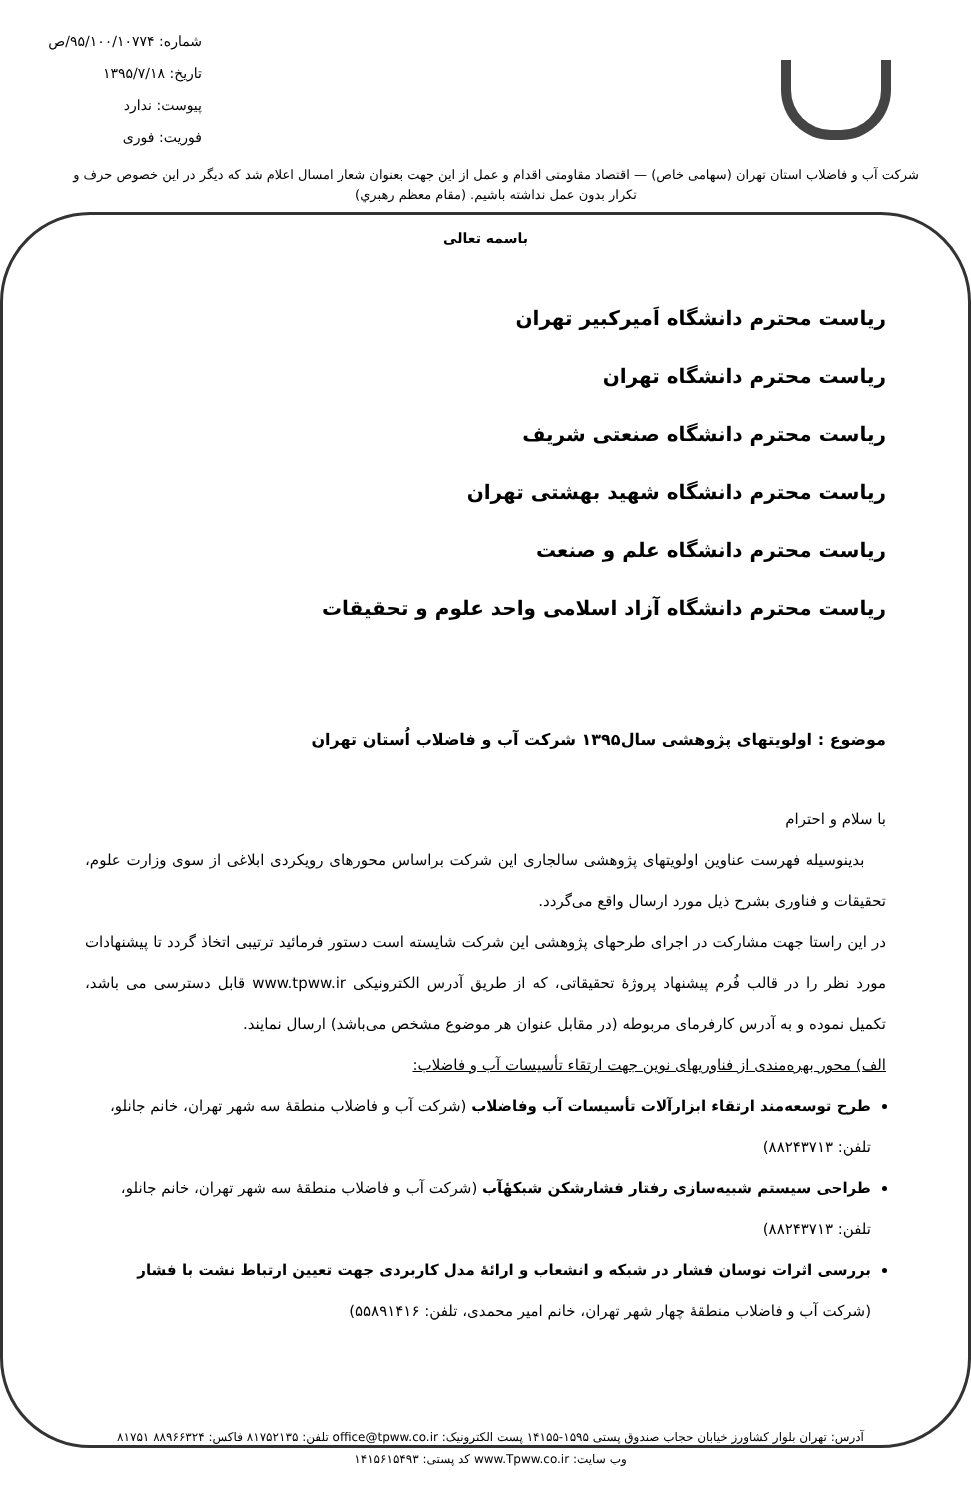شماره: ۹۵/۱۰۰/۱۰۷۷۴/ص
تاریخ: ۱۳۹۵/۷/۱۸
پیوست: ندارد
فوریت: فوری
شرکت آب و فاضلاب استان تهران (سهامی خاص) — اقتصاد مقاومتی اقدام و عمل از این جهت بعنوان شعار امسال اعلام شد که دیگر در این خصوص حرف و تکرار بدون عمل نداشته باشیم. (مقام معظم رهبري)
باسمه تعالی
ریاست محترم دانشگاه اَمیرکبیر تهران
ریاست محترم دانشگاه تهران
ریاست محترم دانشگاه صنعتی شریف
ریاست محترم دانشگاه شهید بهشتی تهران
ریاست محترم دانشگاه علم و صنعت
ریاست محترم دانشگاه آزاد اسلامی واحد علوم و تحقیقات
موضوع : اولویتهای پژوهشی سال۱۳۹۵ شرکت آب و فاضلاب اُستان تهران
با سلام و احترام
بدینوسیله فهرست عناوین اولویتهای پژوهشی سالجاری این شرکت براساس محورهای رویکردی ابلاغی از سوی وزارت علوم، تحقیقات و فناوری بشرح ذیل مورد ارسال واقع می‌گردد.
در این راستا جهت مشارکت در اجرای طرحهای پژوهشی این شرکت شایسته است دستور فرمائید ترتیبی اتخاذ گردد تا پیشنهادات مورد نظر را در قالب فُرم پیشنهاد پروژهٔ تحقیقاتی، که از طریق آدرس الکترونیکی www.tpww.ir قابل دسترسی می باشد، تکمیل نموده و به آدرس کارفرمای مربوطه (در مقابل عنوان هر موضوع مشخص می‌باشد) ارسال نمایند.
الف) محور بهره‌مندی از فناوریهای نوین جهت ارتقاء تأسیسات آب و فاضلاب:
طرح توسعه‌مند ارتقاء ابزارآلات تأسیسات آب وفاضلاب (شرکت آب و فاضلاب منطقهٔ سه شهر تهران، خانم جانلو، تلفن: ۸۸۲۴۳۷۱۳)
طراحی سیستم شبیه‌سازی رفتار فشارشکن شبکهٔآب (شرکت آب و فاضلاب منطقهٔ سه شهر تهران، خانم جانلو، تلفن: ۸۸۲۴۳۷۱۳)
بررسی اثرات نوسان فشار در شبکه و انشعاب و ارائهٔ مدل کاربردی جهت تعیین ارتباط نشت با فشار (شرکت آب و فاضلاب منطقهٔ چهار شهر تهران، خانم امیر محمدی، تلفن: ۵۵۸۹۱۴۱۶)
آدرس: تهران بلوار کشاورز خیابان حجاب صندوق پستی ۱۵۹۵-۱۴۱۵۵ پست الکترونیک: office@tpww.co.ir تلفن: ۸۱۷۵۲۱۳۵ فاکس: ۸۸۹۶۶۳۲۴ ۸۱۷۵۱
وب سایت: www.Tpww.co.ir کد پستی: ۱۴۱۵۶۱۵۴۹۳